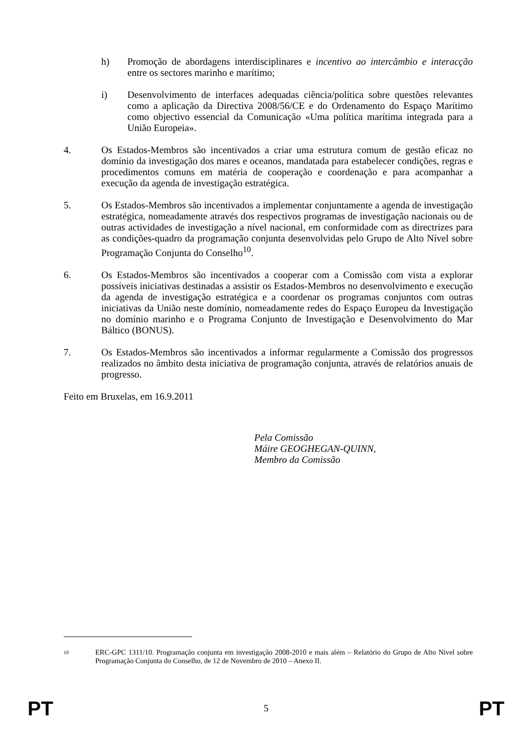h) Promoção de abordagens interdisciplinares e incentivo ao intercâmbio e interacção entre os sectores marinho e marítimo;
i) Desenvolvimento de interfaces adequadas ciência/política sobre questões relevantes como a aplicação da Directiva 2008/56/CE e do Ordenamento do Espaço Marítimo como objectivo essencial da Comunicação «Uma política marítima integrada para a União Europeia».
4. Os Estados-Membros são incentivados a criar uma estrutura comum de gestão eficaz no domínio da investigação dos mares e oceanos, mandatada para estabelecer condições, regras e procedimentos comuns em matéria de cooperação e coordenação e para acompanhar a execução da agenda de investigação estratégica.
5. Os Estados-Membros são incentivados a implementar conjuntamente a agenda de investigação estratégica, nomeadamente através dos respectivos programas de investigação nacionais ou de outras actividades de investigação a nível nacional, em conformidade com as directrizes para as condições-quadro da programação conjunta desenvolvidas pelo Grupo de Alto Nível sobre Programação Conjunta do Conselho<sup>10</sup>.
6. Os Estados-Membros são incentivados a cooperar com a Comissão com vista a explorar possíveis iniciativas destinadas a assistir os Estados-Membros no desenvolvimento e execução da agenda de investigação estratégica e a coordenar os programas conjuntos com outras iniciativas da União neste domínio, nomeadamente redes do Espaço Europeu da Investigação no domínio marinho e o Programa Conjunto de Investigação e Desenvolvimento do Mar Báltico (BONUS).
7. Os Estados-Membros são incentivados a informar regularmente a Comissão dos progressos realizados no âmbito desta iniciativa de programação conjunta, através de relatórios anuais de progresso.
Feito em Bruxelas, em 16.9.2011
Pela Comissão
Máire GEOGHEGAN-QUINN,
Membro da Comissão
10
ERC-GPC 1311/10. Programação conjunta em investigação 2008-2010 e mais além – Relatório do Grupo de Alto Nível sobre Programação Conjunta do Conselho, de 12 de Novembro de 2010 – Anexo II.
PT 5 PT